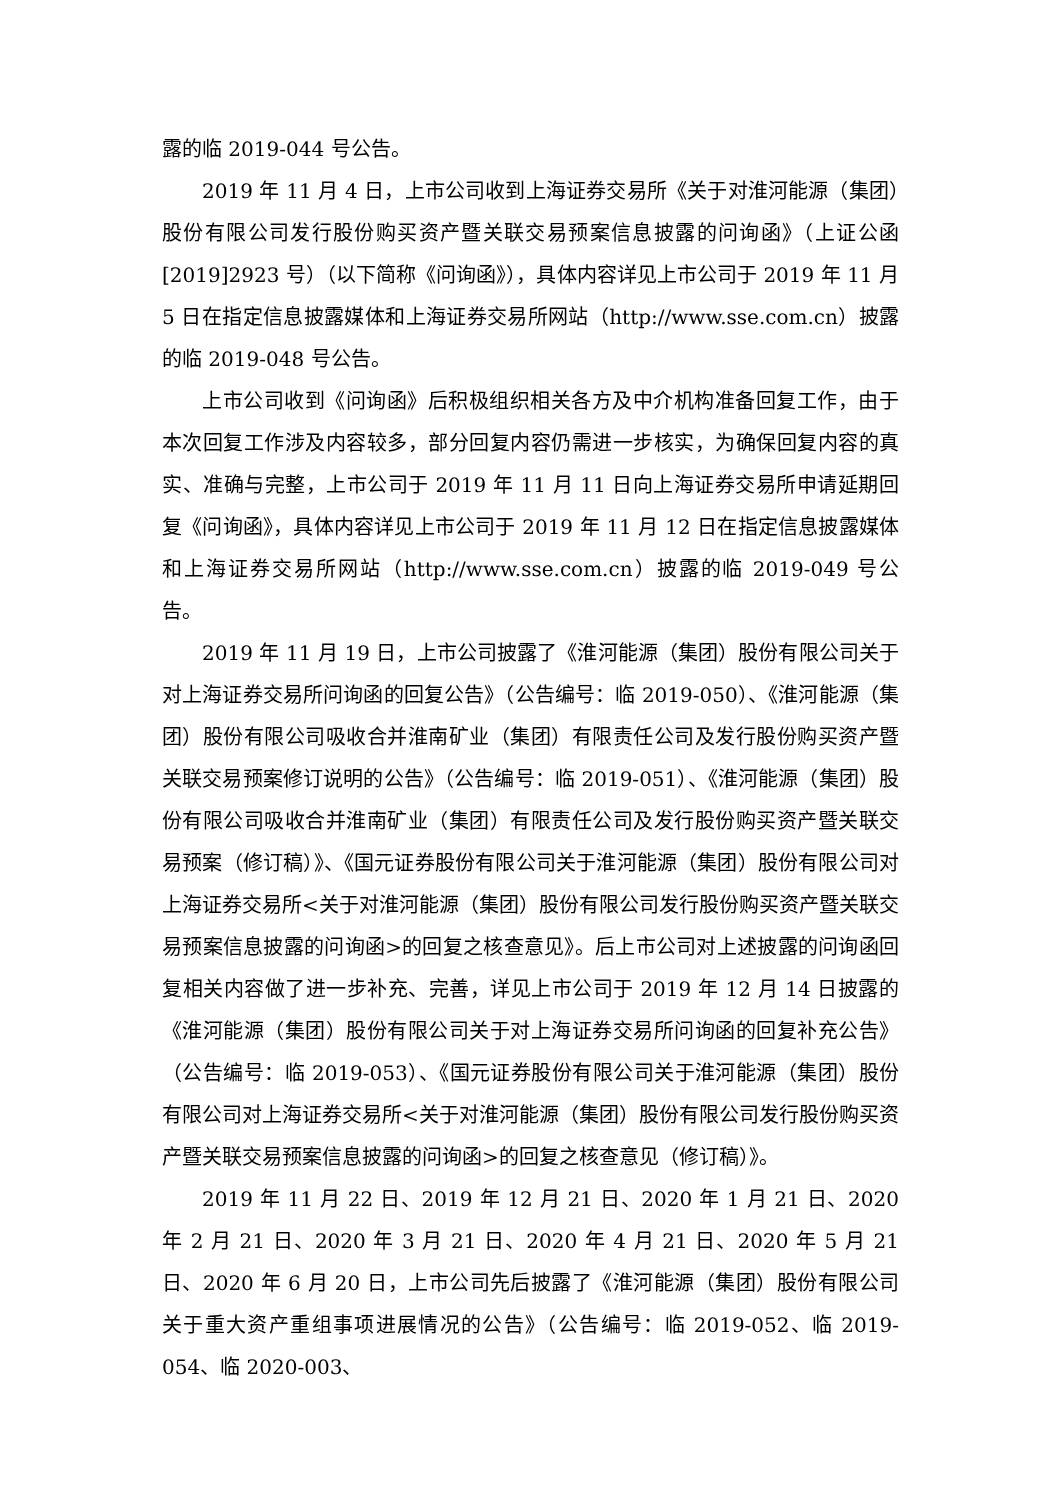露的临 2019-044 号公告。
2019 年 11 月 4 日，上市公司收到上海证券交易所《关于对淮河能源（集团）股份有限公司发行股份购买资产暨关联交易预案信息披露的问询函》（上证公函[2019]2923 号）（以下简称《问询函》），具体内容详见上市公司于 2019 年 11 月 5 日在指定信息披露媒体和上海证券交易所网站（http://www.sse.com.cn）披露的临 2019-048 号公告。
上市公司收到《问询函》后积极组织相关各方及中介机构准备回复工作，由于本次回复工作涉及内容较多，部分回复内容仍需进一步核实，为确保回复内容的真实、准确与完整，上市公司于 2019 年 11 月 11 日向上海证券交易所申请延期回复《问询函》，具体内容详见上市公司于 2019 年 11 月 12 日在指定信息披露媒体和上海证券交易所网站（http://www.sse.com.cn）披露的临 2019-049 号公告。
2019 年 11 月 19 日，上市公司披露了《淮河能源（集团）股份有限公司关于对上海证券交易所问询函的回复公告》（公告编号：临 2019-050）、《淮河能源（集团）股份有限公司吸收合并淮南矿业（集团）有限责任公司及发行股份购买资产暨关联交易预案修订说明的公告》（公告编号：临 2019-051）、《淮河能源（集团）股份有限公司吸收合并淮南矿业（集团）有限责任公司及发行股份购买资产暨关联交易预案（修订稿）》、《国元证券股份有限公司关于淮河能源（集团）股份有限公司对上海证券交易所<关于对淮河能源（集团）股份有限公司发行股份购买资产暨关联交易预案信息披露的问询函>的回复之核查意见》。后上市公司对上述披露的问询函回复相关内容做了进一步补充、完善，详见上市公司于 2019 年 12 月 14 日披露的《淮河能源（集团）股份有限公司关于对上海证券交易所问询函的回复补充公告》（公告编号：临 2019-053）、《国元证券股份有限公司关于淮河能源（集团）股份有限公司对上海证券交易所<关于对淮河能源（集团）股份有限公司发行股份购买资产暨关联交易预案信息披露的问询函>的回复之核查意见（修订稿）》。
2019 年 11 月 22 日、2019 年 12 月 21 日、2020 年 1 月 21 日、2020 年 2 月 21 日、2020 年 3 月 21 日、2020 年 4 月 21 日、2020 年 5 月 21 日、2020 年 6 月 20 日，上市公司先后披露了《淮河能源（集团）股份有限公司关于重大资产重组事项进展情况的公告》（公告编号：临 2019-052、临 2019-054、临 2020-003、